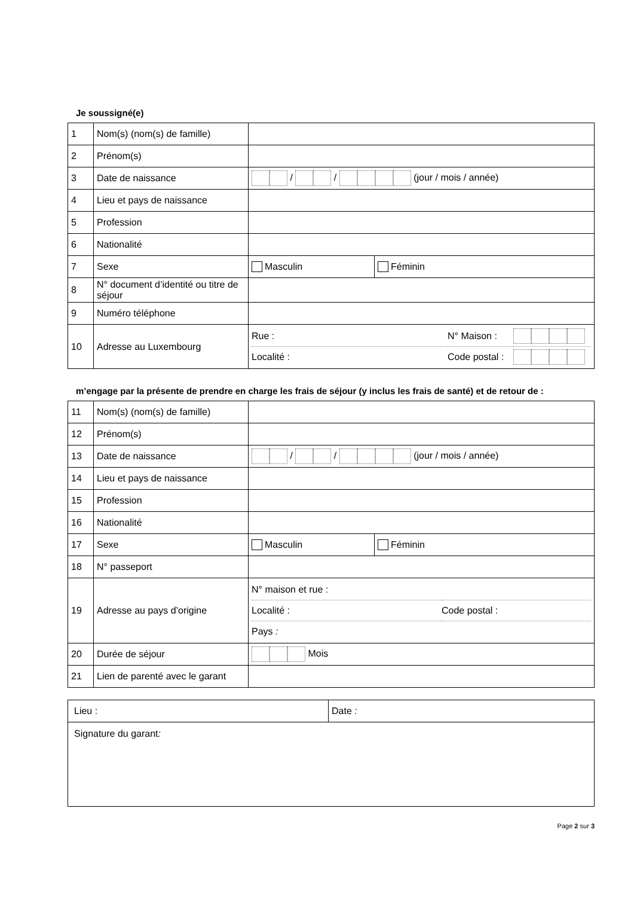Je soussigné(e)
| 1 | Nom(s) (nom(s) de famille) | | |
| 2 | Prénom(s) | | |
| 3 | Date de naissance | / / (jour / mois / année) | |
| 4 | Lieu et pays de naissance | | |
| 5 | Profession | | |
| 6 | Nationalité | | |
| 7 | Sexe | Masculin | Féminin |
| 8 | N° document d’identité ou titre de séjour | | |
| 9 | Numéro téléphone | | |
| 10 | Adresse au Luxembourg | / Rue : / N° Maison : / / / Localité : / Code postal : / / | |
m’engage par la présente de prendre en charge les frais de séjour (y inclus les frais de santé) et de retour de :
| 11 | Nom(s) (nom(s) de famille) | | |
| 12 | Prénom(s) | | |
| 13 | Date de naissance | / / (jour / mois / année) | |
| 14 | Lieu et pays de naissance | | |
| 15 | Profession | | |
| 16 | Nationalité | | |
| 17 | Sexe | Masculin | Féminin |
| 18 | N° passeport | | |
| 19 | Adresse au pays d’origine | / N° maison et rue : / / / Localité : / Code postal : / / Pays : / / | |
| 20 | Durée de séjour | Mois | |
| 21 | Lien de parenté avec le garant | | |
| Lieu : | Date : |
| Signature du garant : | |
Page 2 sur 3